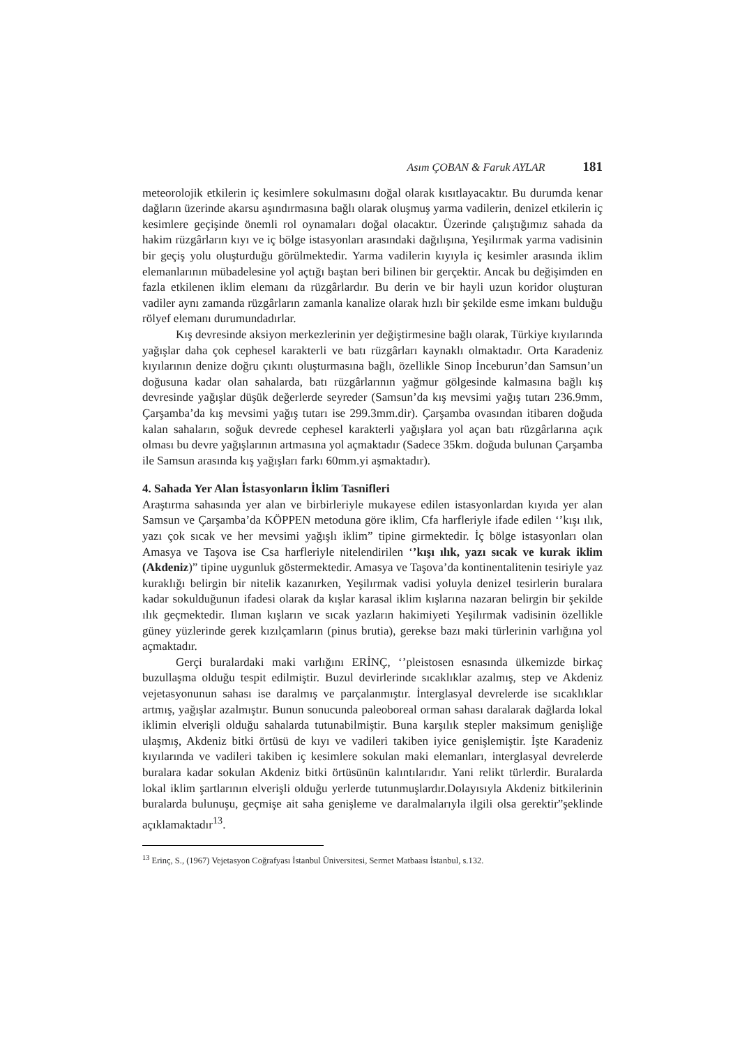Asım ÇOBAN & Faruk AYLAR 181
meteorolojik etkilerin iç kesimlere sokulmasını doğal olarak kısıtlayacaktır. Bu durumda kenar dağların üzerinde akarsu aşındırmasına bağlı olarak oluşmuş yarma vadilerin, denizel etkilerin iç kesimlere geçişinde önemli rol oynamaları doğal olacaktır. Üzerinde çalıştığımız sahada da hakim rüzgârların kıyı ve iç bölge istasyonları arasındaki dağılışına, Yeşilırmak yarma vadisinin bir geçiş yolu oluşturduğu görülmektedir. Yarma vadilerin kıyıyla iç kesimler arasında iklim elemanlarının mübadelesine yol açtığı baştan beri bilinen bir gerçektir. Ancak bu değişimden en fazla etkilenen iklim elemanı da rüzgârlardır. Bu derin ve bir hayli uzun koridor oluşturan vadiler aynı zamanda rüzgârların zamanla kanalize olarak hızlı bir şekilde esme imkanı bulduğu rölyef elemanı durumundadırlar.
Kış devresinde aksiyon merkezlerinin yer değiştirmesine bağlı olarak, Türkiye kıyılarında yağışlar daha çok cephesel karakterli ve batı rüzgârları kaynaklı olmaktadır. Orta Karadeniz kıyılarının denize doğru çıkıntı oluşturmasına bağlı, özellikle Sinop İnceburun’dan Samsun’un doğusuna kadar olan sahalarda, batı rüzgârlarının yağmur gölgesinde kalmasına bağlı kış devresinde yağışlar düşük değerlerde seyreder (Samsun’da kış mevsimi yağış tutarı 236.9mm, Çarşamba’da kış mevsimi yağış tutarı ise 299.3mm.dir). Çarşamba ovasından itibaren doğuda kalan sahaların, soğuk devrede cephesel karakterli yağışlara yol açan batı rüzgârlarına açık olması bu devre yağışlarının artmasına yol açmaktadır (Sadece 35km. doğuda bulunan Çarşamba ile Samsun arasında kış yağışları farkı 60mm.yi aşmaktadır).
4. Sahada Yer Alan İstasyonların İklim Tasnifleri
Araştırma sahasında yer alan ve birbirleriyle mukayese edilen istasyonlardan kıyıda yer alan Samsun ve Çarşamba’da KÖPPEN metoduna göre iklim, Cfa harfleriyle ifade edilen ‘’kışı ılık, yazı çok sıcak ve her mevsimi yağışlı iklim” tipine girmektedir. İç bölge istasyonları olan Amasya ve Taşova ise Csa harfleriyle nitelendirilen ‘’kışı ılık, yazı sıcak ve kurak iklim (Akdeniz)” tipine uygunluk göstermektedir. Amasya ve Taşova’da kontinentalitenin tesiriyle yaz kuraklığı belirgin bir nitelik kazanırken, Yeşilırmak vadisi yoluyla denizel tesirlerin buralara kadar sokulduğunun ifadesi olarak da kışlar karasal iklim kışlarına nazaran belirgin bir şekilde ılık geçmektedir. Ilıman kışların ve sıcak yazların hakimiyeti Yeşilırmak vadisinin özellikle güney yüzlerinde gerek kızılçamların (pinus brutia), gerekse bazı maki türlerinin varlığına yol açmaktadır.
Gerçi buralardaki maki varlığını ERİNÇ, ‘’pleistosen esnasında ülkemizde birkaç buzullaşma olduğu tespit edilmiştir. Buzul devirlerinde sıcaklıklar azalmış, step ve Akdeniz vejetasyonunun sahası ise daralmış ve parçalanmıştır. İnterglasyal devrelerde ise sıcaklıklar artmış, yağışlar azalmıştır. Bunun sonucunda paleoboreal orman sahası daralarak dağlarda lokal iklimin elverişli olduğu sahalarda tutunabilmiştir. Buna karşılık stepler maksimum genişliğe ulaşmış, Akdeniz bitki örtüsü de kıyı ve vadileri takiben iyice genişlemiştir. İşte Karadeniz kıyılarında ve vadileri takiben iç kesimlere sokulan maki elemanları, interglasyal devrelerde buralara kadar sokulan Akdeniz bitki örtüsünün kalıntılarıdır. Yani relikt türlerdir. Buralarda lokal iklim şartlarının elverişli olduğu yerlerde tutunmuşlardır.Dolayısıyla Akdeniz bitkilerinin buralarda bulunuşu, geçmişe ait saha genişleme ve daralmalarıyla ilgili olsa gerektir”şeklinde açıklamaktadır<sup>13</sup>.
<sup>13</sup> Erinç, S., (1967) Vejetasyon Coğrafyası İstanbul Üniversitesi, Sermet Matbaası İstanbul, s.132.